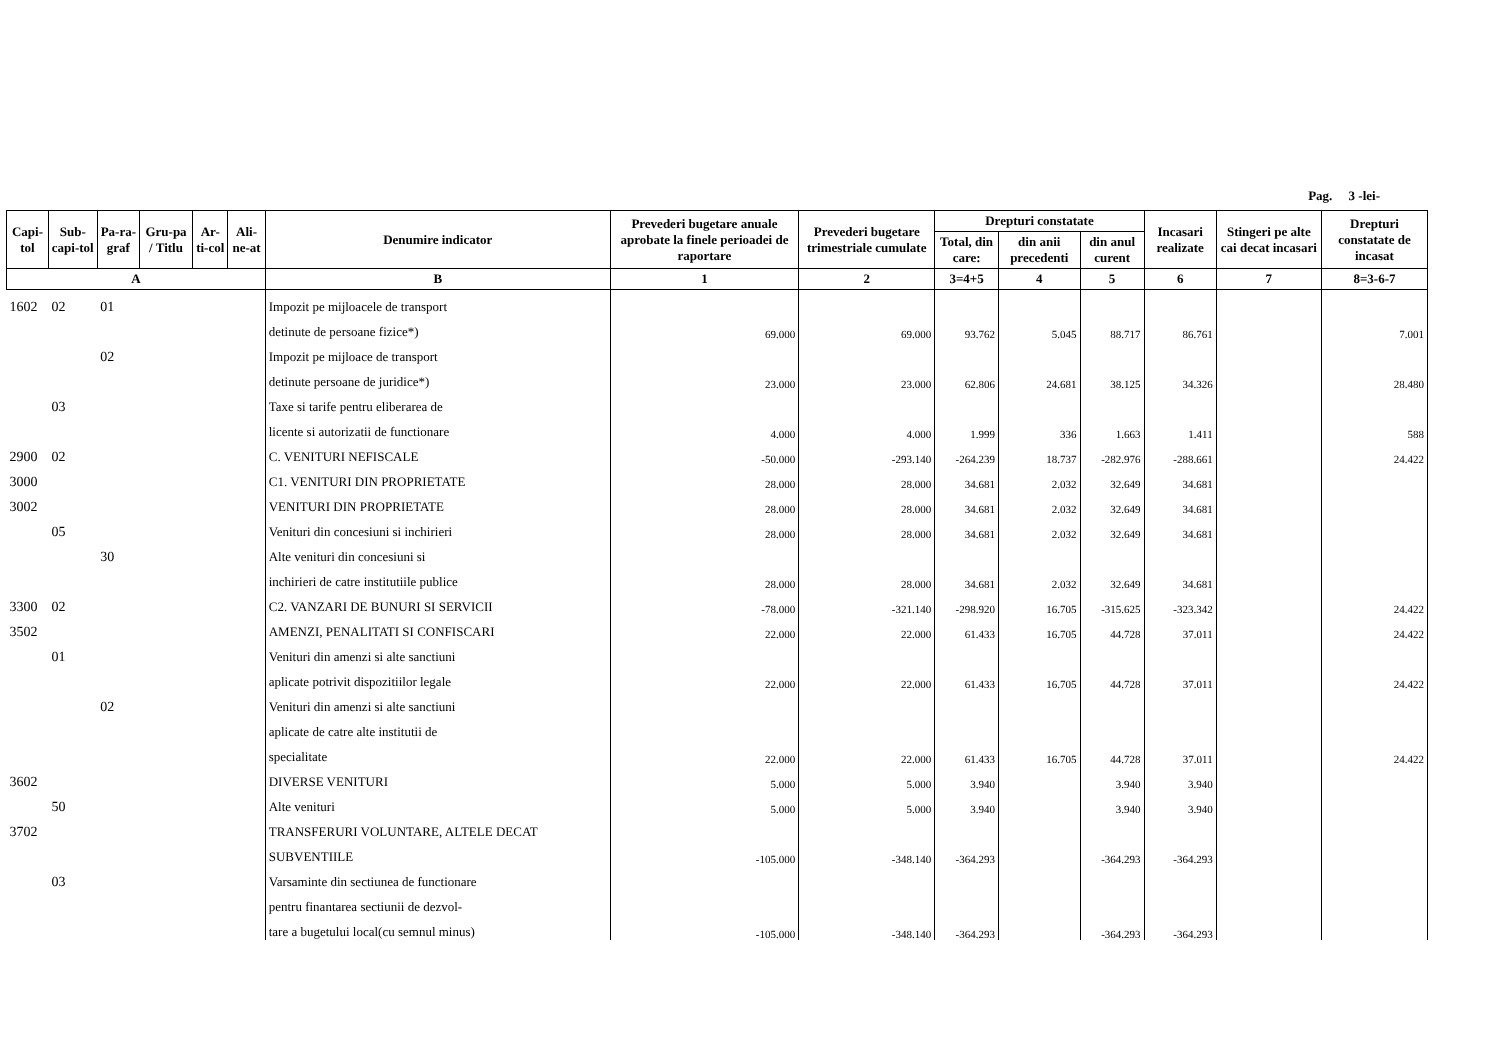Pag. 3 -lei-
| Capi-tol | Sub-capi-tol | Pa-ra-graf | Gru-pa / Titlu | Ar-ti-col | Ali-ne-at | Denumire indicator | Prevederi bugetare anuale aprobate la finele perioadei de raportare | Prevederi bugetare trimestriale cumulate | Drepturi constatate | | | Incasari realizate | Stingeri pe alte cai decat incasari | Drepturi constatate de incasat |
| --- | --- | --- | --- | --- | --- | --- | --- | --- | --- | --- | --- | --- | --- | --- |
| | | | | | | | | | Total, din care: | din anii precedenti | din anul curent | | | |
| A | | | | | | B | 1 | 2 | 3=4+5 | 4 | 5 | 6 | 7 | 8=3-6-7 |
| 1602 | 02 | 01 | | | | Impozit pe mijloacele de transport | | | | | | | | |
| | | | | | | detinute de persoane fizice*) | 69.000 | 69.000 | 93.762 | 5.045 | 88.717 | 86.761 | | 7.001 |
| | | 02 | | | | Impozit pe mijloace de transport | | | | | | | | |
| | | | | | | detinute persoane de juridice*) | 23.000 | 23.000 | 62.806 | 24.681 | 38.125 | 34.326 | | 28.480 |
| | 03 | | | | | Taxe si tarife pentru eliberarea de | | | | | | | | |
| | | | | | | licente si autorizatii de functionare | 4.000 | 4.000 | 1.999 | 336 | 1.663 | 1.411 | | 588 |
| 2900 | 02 | | | | | C. VENITURI NEFISCALE | -50.000 | -293.140 | -264.239 | 18.737 | -282.976 | -288.661 | | 24.422 |
| 3000 | | | | | | C1. VENITURI DIN PROPRIETATE | 28.000 | 28.000 | 34.681 | 2.032 | 32.649 | 34.681 | | |
| 3002 | | | | | | VENITURI DIN PROPRIETATE | 28.000 | 28.000 | 34.681 | 2.032 | 32.649 | 34.681 | | |
| | 05 | | | | | Venituri din concesiuni si inchirieri | 28.000 | 28.000 | 34.681 | 2.032 | 32.649 | 34.681 | | |
| | | 30 | | | | Alte venituri din concesiuni si | | | | | | | | |
| | | | | | | inchirieri de catre institutiile publice | 28.000 | 28.000 | 34.681 | 2.032 | 32.649 | 34.681 | | |
| 3300 | 02 | | | | | C2. VANZARI DE BUNURI SI SERVICII | -78.000 | -321.140 | -298.920 | 16.705 | -315.625 | -323.342 | | 24.422 |
| 3502 | | | | | | AMENZI, PENALITATI SI CONFISCARI | 22.000 | 22.000 | 61.433 | 16.705 | 44.728 | 37.011 | | 24.422 |
| | 01 | | | | | Venituri din amenzi si alte sanctiuni | | | | | | | | |
| | | | | | | aplicate potrivit dispozitiilor legale | 22.000 | 22.000 | 61.433 | 16.705 | 44.728 | 37.011 | | 24.422 |
| | | 02 | | | | Venituri din amenzi si alte sanctiuni | | | | | | | | |
| | | | | | | aplicate de catre alte institutii de | | | | | | | | |
| | | | | | | specialitate | 22.000 | 22.000 | 61.433 | 16.705 | 44.728 | 37.011 | | 24.422 |
| 3602 | | | | | | DIVERSE VENITURI | 5.000 | 5.000 | 3.940 | | 3.940 | 3.940 | | |
| | 50 | | | | | Alte venituri | 5.000 | 5.000 | 3.940 | | 3.940 | 3.940 | | |
| 3702 | | | | | | TRANSFERURI VOLUNTARE, ALTELE DECAT | | | | | | | | |
| | | | | | | SUBVENTIILE | -105.000 | -348.140 | -364.293 | | -364.293 | -364.293 | | |
| | 03 | | | | | Varsaminte din sectiunea de functionare | | | | | | | | |
| | | | | | | pentru finantarea sectiunii de dezvol- | | | | | | | | |
| | | | | | | tare a bugetului local(cu semnul minus) | -105.000 | -348.140 | -364.293 | | -364.293 | -364.293 | | |